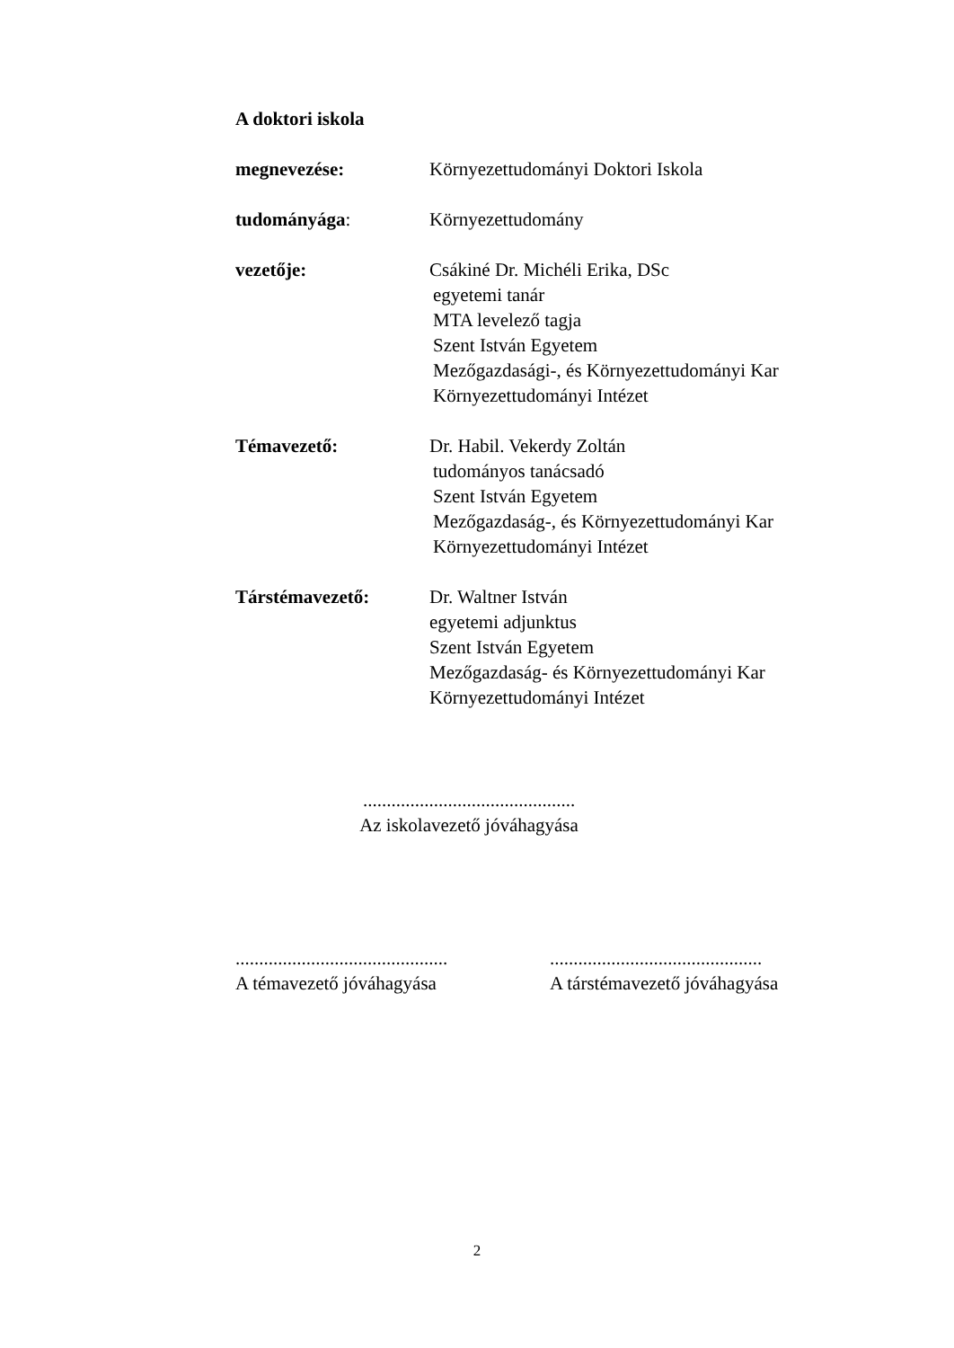A doktori iskola
megnevezése: Környezettudományi Doktori Iskola
tudományága: Környezettudomány
vezetője: Csákiné Dr. Michéli Erika, DSc
egyetemi tanár
MTA levelező tagja
Szent István Egyetem
Mezőgazdasági-, és Környezettudományi Kar
Környezettudományi Intézet
Témavezető: Dr. Habil. Vekerdy Zoltán
tudományos tanácsadó
Szent István Egyetem
Mezőgazdaság-, és Környezettudományi Kar
Környezettudományi Intézet
Társtémavezető: Dr. Waltner István
egyetemi adjunktus
Szent István Egyetem
Mezőgazdaság- és Környezettudományi Kar
Környezettudományi Intézet
.............................................
Az iskolavezető jóváhagyása
.............................................
A témavezető jóváhagyása
.............................................
A társtémavezető jóváhagyása
2